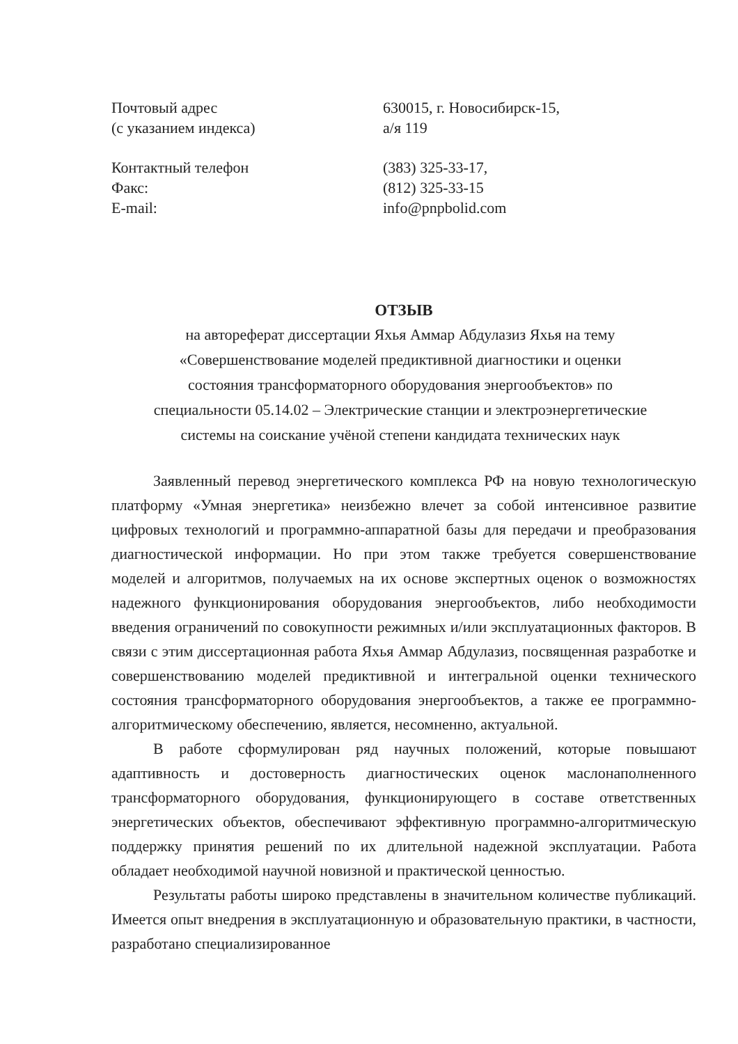Почтовый адрес
(с указанием индекса)
630015, г. Новосибирск-15,
а/я 119
Контактный телефон
Факс:
E-mail:
(383) 325-33-17,
(812) 325-33-15
info@pnpbolid.com
ОТЗЫВ
на автореферат диссертации Яхья Аммар Абдулазиз Яхья на тему
«Совершенствование моделей предиктивной диагностики и оценки
состояния трансформаторного оборудования энергообъектов» по
специальности 05.14.02 – Электрические станции и электроэнергетические
системы на соискание учёной степени кандидата технических наук
Заявленный перевод энергетического комплекса РФ на новую технологическую платформу «Умная энергетика» неизбежно влечет за собой интенсивное развитие цифровых технологий и программно-аппаратной базы для передачи и преобразования диагностической информации. Но при этом также требуется совершенствование моделей и алгоритмов, получаемых на их основе экспертных оценок о возможностях надежного функционирования оборудования энергообъектов, либо необходимости введения ограничений по совокупности режимных и/или эксплуатационных факторов. В связи с этим диссертационная работа Яхья Аммар Абдулазиз, посвященная разработке и совершенствованию моделей предиктивной и интегральной оценки технического состояния трансформаторного оборудования энергообъектов, а также ее программно-алгоритмическому обеспечению, является, несомненно, актуальной.
В работе сформулирован ряд научных положений, которые повышают адаптивность и достоверность диагностических оценок маслонаполненного трансформаторного оборудования, функционирующего в составе ответственных энергетических объектов, обеспечивают эффективную программно-алгоритмическую поддержку принятия решений по их длительной надежной эксплуатации. Работа обладает необходимой научной новизной и практической ценностью.
Результаты работы широко представлены в значительном количестве публикаций. Имеется опыт внедрения в эксплуатационную и образовательную практики, в частности, разработано специализированное